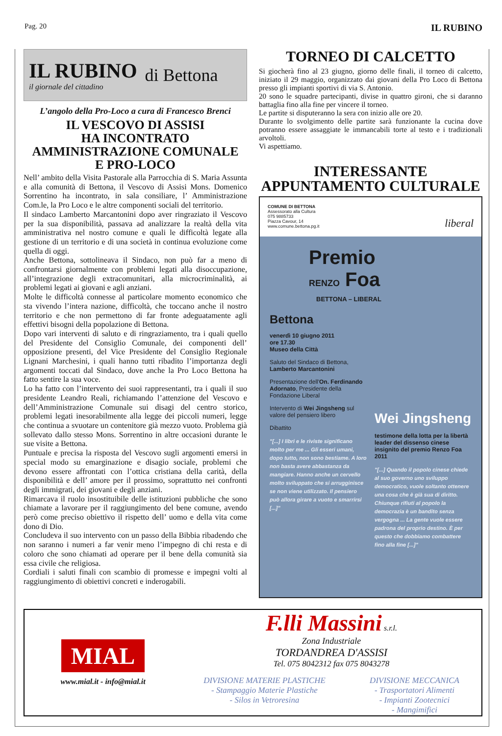Pag. 20
IL RUBINO
IL RUBINO
il giornale del cittadino
di Bettona
L’angolo della Pro-Loco a cura di Francesco Brenci
IL VESCOVO DI ASSISI
HA INCONTRATO
AMMINISTRAZIONE COMUNALE
E PRO-LOCO
Nell’ ambito della Visita Pastorale alla Parrocchia di S. Maria Assunta e alla comunità di Bettona, il Vescovo di Assisi Mons. Domenico Sorrentino ha incontrato, in sala consiliare, l’ Amministrazione Com.le, la Pro Loco e le altre componenti sociali del territorio.
Il sindaco Lamberto Marcantonini dopo aver ringraziato il Vescovo per la sua disponibilità, passava ad analizzare la realtà della vita amministrativa nel nostro comune e quali le difficoltà legate alla gestione di un territorio e di una società in continua evoluzione come quella di oggi.
Anche Bettona, sottolineava il Sindaco, non può far a meno di confrontarsi giornalmente con problemi legati alla disoccupazione, all’integrazione degli extracomunitari, alla microcriminalità, ai problemi legati ai giovani e agli anziani.
Molte le difficoltà connesse al particolare momento economico che sta vivendo l’intera nazione, difficoltà, che toccano anche il nostro territorio e che non permettono di far fronte adeguatamente agli effettivi bisogni della popolazione di Bettona.
Dopo vari interventi di saluto e di ringraziamento, tra i quali quello del Presidente del Consiglio Comunale, dei componenti dell’ opposizione presenti, del Vice Presidente del Consiglio Regionale Lignani Marchesini, i quali hanno tutti ribadito l’importanza degli argomenti toccati dal Sindaco, dove anche la Pro Loco Bettona ha fatto sentire la sua voce.
Lo ha fatto con l’intervento dei suoi rappresentanti, tra i quali il suo presidente Leandro Reali, richiamando l’attenzione del Vescovo e dell’Amministrazione Comunale sui disagi del centro storico, problemi legati inesorabilmente alla legge dei piccoli numeri, legge che continua a svuotare un contenitore già mezzo vuoto. Problema già sollevato dallo stesso Mons. Sorrentino in altre occasioni durante le sue visite a Bettona.
Puntuale e precisa la risposta del Vescovo sugli argomenti emersi in special modo su emarginazione e disagio sociale, problemi che devono essere affrontati con l’ottica cristiana della carità, della disponibilità e dell’ amore per il prossimo, soprattutto nei confronti degli immigrati, dei giovani e degli anziani.
Rimarcava il ruolo insostituibile delle istituzioni pubbliche che sono chiamate a lavorare per il raggiungimento del bene comune, avendo però come preciso obiettivo il rispetto dell’ uomo e della vita come dono di Dio.
Concludeva il suo intervento con un passo della Bibbia ribadendo che non saranno i numeri a far venir meno l’impegno di chi resta e di coloro che sono chiamati ad operare per il bene della comunità sia essa civile che religiosa.
Cordiali i saluti finali con scambio di promesse e impegni volti al raggiungimento di obiettivi concreti e inderogabili.
TORNEO DI CALCETTO
Si giocherà fino al 23 giugno, giorno delle finali, il torneo di calcetto, iniziato il 29 maggio, organizzato dai giovani della Pro Loco di Bettona presso gli impianti sportivi di via S. Antonio.
20 sono le squadre partecipanti, divise in quattro gironi, che si daranno battaglia fino alla fine per vincere il torneo.
Le partite si disputeranno la sera con inizio alle ore 20.
Durante lo svolgimento delle partite sarà funzionante la cucina dove potranno essere assaggiate le immancabili torte al testo e i tradizionali arvoltoli.
Vi aspettiamo.
INTERESSANTE
APPUNTAMENTO CULTURALE
COMUNE DI BETTONA
Assessorato alla Cultura
075 9885733
Piazza Cavour, 14
www.comune.bettona.pg.it
liberal
Premio
RENZO Foa
BETTONA – LIBERAL
Bettona
venerdì 10 giugno 2011
ore 17.30
Museo della Città
Saluto del Sindaco di Bettona, Lamberto Marcantonini
Presentazione dell'On. Ferdinando Adornato, Presidente della Fondazione Liberal
Intervento di Wei Jingsheng sul valore del pensiero libero
Dibattito
"[...] I libri e le riviste significano molto per me ... Gli esseri umani, dopo tutto, non sono bestiame. A loro non basta avere abbastanza da mangiare. Hanno anche un cervello molto sviluppato che si arrugginisce se non viene utilizzato. Il pensiero può allora girare a vuoto e smarrirsi [...]"
Wei Jingsheng
testimone della lotta per la libertà
leader del dissenso cinese
insignito del premio Renzo Foa 2011
"[...] Quando il popolo cinese chiede al suo governo uno sviluppo democratico, vuole soltanto ottenere una cosa che è già sua di diritto. Chiunque rifiuti al popolo la democrazia è un bandito senza vergogna ... La gente vuole essere padrona del proprio destino. È per questo che dobbiamo combattere fino alla fine [...]"
MIAL
www.mial.it - info@mial.it
F.lli Massini s.r.l.
Zona Industriale
TORDANDREA D'ASSISI
Tel. 075 8042312 fax 075 8043278
DIVISIONE MATERIE PLASTICHE
- Stampaggio Materie Plastiche
- Silos in Vetroresina
DIVISIONE MECCANICA
- Trasportatori Alimenti
- Impianti Zootecnici
- Mangimifici